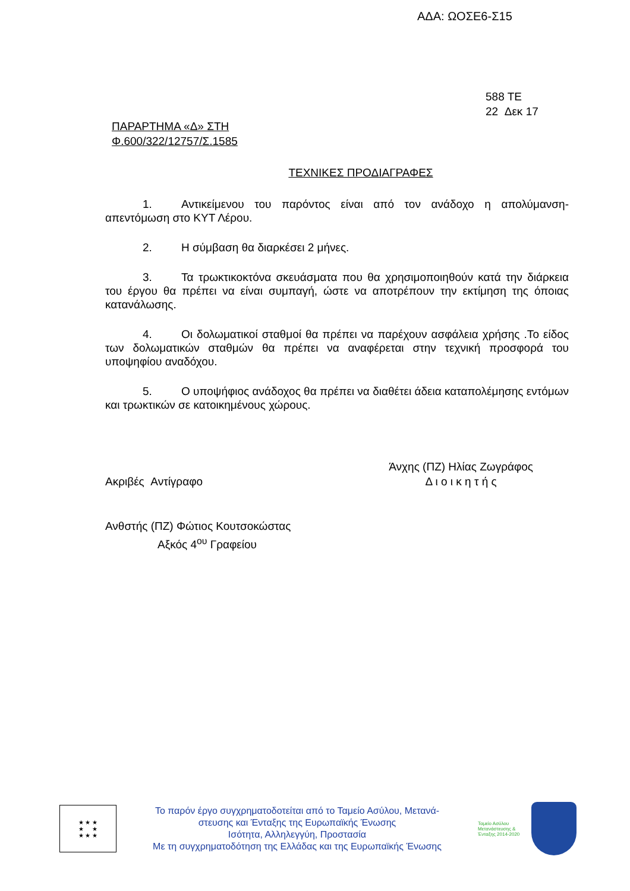ΑΔΑ: ΩΟΣΕ6-Σ15
588 ΤΕ
22 Δεκ 17
ΠΑΡΑΡΤΗΜΑ «Δ» ΣΤΗ
Φ.600/322/12757/Σ.1585
ΤΕΧΝΙΚΕΣ ΠΡΟΔΙΑΓΡΑΦΕΣ
1. Αντικείμενου του παρόντος είναι από τον ανάδοχο η απολύμανση-απεντόμωση στο ΚΥΤ Λέρου.
2. Η σύμβαση θα διαρκέσει 2 μήνες.
3. Τα τρωκτικοκτόνα σκευάσματα που θα χρησιμοποιηθούν κατά την διάρκεια του έργου θα πρέπει να είναι συμπαγή, ώστε να αποτρέπουν την εκτίμηση της όποιας κατανάλωσης.
4. Οι δολωματικοί σταθμοί θα πρέπει να παρέχουν ασφάλεια χρήσης .Το είδος των δολωματικών σταθμών θα πρέπει να αναφέρεται στην τεχνική προσφορά του υποψηφίου αναδόχου.
5. Ο υποψήφιος ανάδοχος θα πρέπει να διαθέτει άδεια καταπολέμησης εντόμων και τρωκτικών σε κατοικημένους χώρους.
Ακριβές Αντίγραφο Άνχης (ΠΖ) Ηλίας Ζωγράφος
Δ ι ο ι κ η τ ή ς
Ανθστής (ΠΖ) Φώτιος Κουτσοκώστας
Αξκός 4<sup>ου</sup> Γραφείου
★ ★ ★
★ ★
★ ★ ★
Το παρόν έργο συγχρηματοδοτείται από το Ταμείο Ασύλου, Μετανά-
στευσης και Ένταξης της Ευρωπαϊκής Ένωσης
Ισότητα, Αλληλεγγύη, Προστασία
Με τη συγχρηματοδότηση της Ελλάδας και της Ευρωπαϊκής Ένωσης
Ταμείο Ασύλου Μετανάστευσης & Ένταξης 2014-2020